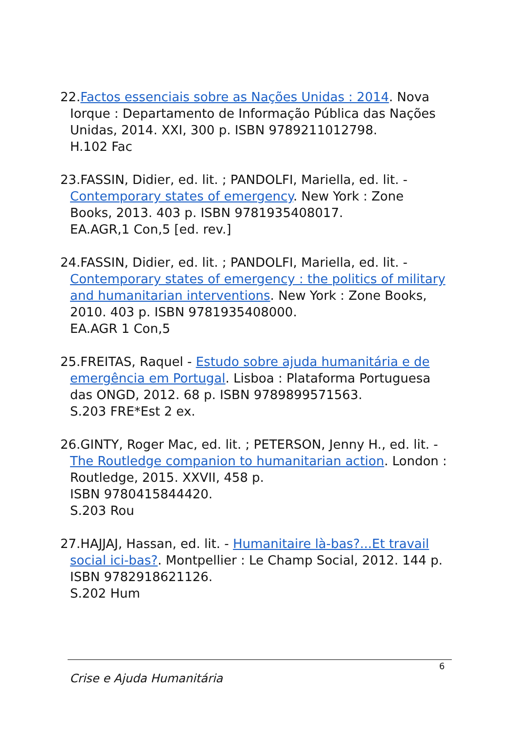22.Factos essenciais sobre as Nações Unidas : 2014. Nova Iorque : Departamento de Informação Pública das Nações Unidas, 2014. XXI, 300 p. ISBN 9789211012798.
H.102 Fac
23.FASSIN, Didier, ed. lit. ; PANDOLFI, Mariella, ed. lit. - Contemporary states of emergency. New York : Zone Books, 2013. 403 p. ISBN 9781935408017.
EA.AGR,1 Con,5 [ed. rev.]
24.FASSIN, Didier, ed. lit. ; PANDOLFI, Mariella, ed. lit. - Contemporary states of emergency : the politics of military and humanitarian interventions. New York : Zone Books, 2010. 403 p. ISBN 9781935408000.
EA.AGR 1 Con,5
25.FREITAS, Raquel - Estudo sobre ajuda humanitária e de emergência em Portugal. Lisboa : Plataforma Portuguesa das ONGD, 2012. 68 p. ISBN 9789899571563.
S.203 FRE*Est 2 ex.
26.GINTY, Roger Mac, ed. lit. ; PETERSON, Jenny H., ed. lit. - The Routledge companion to humanitarian action. London : Routledge, 2015. XXVII, 458 p.
ISBN 9780415844420.
S.203 Rou
27.HAJJAJ, Hassan, ed. lit. - Humanitaire là-bas?...Et travail social ici-bas?. Montpellier : Le Champ Social, 2012. 144 p. ISBN 9782918621126.
S.202 Hum
6
Crise e Ajuda Humanitária